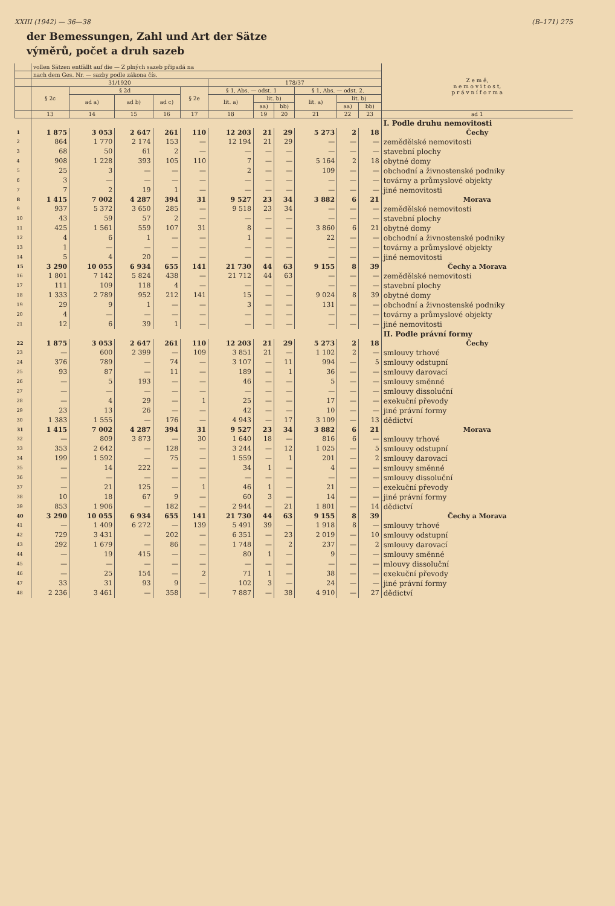XXIII (1942) — 36—38 (B–171) 275
der Bemessungen, Zahl und Art der Sätze
výměrů, počet a druh sazeb
| | vollen Sätzen entfällt auf die — Z plných sazeb připadá na | | | | | | | | | | | Z e m ě, n e m o v i t o s t, p r á v n í f o r m a |
| --- | --- | --- | --- | --- | --- | --- | --- | --- | --- | --- | --- | --- |
| | nach dem Ges. Nr. — sazby podle zákona čís. | | | | | | | | | | | |
| | 31/1920 | | | | | 178/37 | | | | | | |
| | § 2c | § 2d | | | § 2e | § 1, Abs. — odst. 1 | | | § 1, Abs. — odst. 2. | | | |
| | | ad a) | ad b) | ad c) | | lit. a) | lit. b) | | lit. a) | lit. b) | | |
| | | | | | | | aa) | bb) | | aa) | bb) | |
| | 13 | 14 | 15 | 16 | 17 | 18 | 19 | 20 | 21 | 22 | 23 | ad 1 |
| | | | | | | | | | | | | I. Podle druhu nemovitosti |
| 1 | 1 875 | 3 053 | 2 647 | 261 | 110 | 12 203 | 21 | 29 | 5 273 | 2 | 18 | Čechy |
| 2 | 864 | 1 770 | 2 174 | 153 | — | 12 194 | 21 | 29 | — | — | — | zemědělské nemovitosti |
| 3 | 68 | 50 | 61 | 2 | — | — | — | — | — | — | — | stavební plochy |
| 4 | 908 | 1 228 | 393 | 105 | 110 | 7 | — | — | 5 164 | 2 | 18 | obytné domy |
| 5 | 25 | 3 | — | — | — | 2 | — | — | 109 | — | — | obchodní a živnostenské podniky |
| 6 | 3 | — | — | — | — | — | — | — | — | — | — | továrny a průmyslové objekty |
| 7 | 7 | 2 | 19 | 1 | — | — | — | — | — | — | — | jiné nemovitosti |
| 8 | 1 415 | 7 002 | 4 287 | 394 | 31 | 9 527 | 23 | 34 | 3 882 | 6 | 21 | Morava |
| 9 | 937 | 5 372 | 3 650 | 285 | — | 9 518 | 23 | 34 | — | — | — | zemědělské nemovitosti |
| 10 | 43 | 59 | 57 | 2 | — | — | — | — | — | — | — | stavební plochy |
| 11 | 425 | 1 561 | 559 | 107 | 31 | 8 | — | — | 3 860 | 6 | 21 | obytné domy |
| 12 | 4 | 6 | 1 | — | — | 1 | — | — | 22 | — | — | obchodní a živnostenské podniky |
| 13 | 1 | — | — | — | — | — | — | — | — | — | — | továrny a průmyslové objekty |
| 14 | 5 | 4 | 20 | — | — | — | — | — | — | — | — | jiné nemovitosti |
| 15 | 3 290 | 10 055 | 6 934 | 655 | 141 | 21 730 | 44 | 63 | 9 155 | 8 | 39 | Čechy a Morava |
| 16 | 1 801 | 7 142 | 5 824 | 438 | — | 21 712 | 44 | 63 | — | — | — | zemědělské nemovitosti |
| 17 | 111 | 109 | 118 | 4 | — | — | — | — | — | — | — | stavební plochy |
| 18 | 1 333 | 2 789 | 952 | 212 | 141 | 15 | — | — | 9 024 | 8 | 39 | obytné domy |
| 19 | 29 | 9 | 1 | — | — | 3 | — | — | 131 | — | — | obchodní a živnostenské podniky |
| 20 | 4 | — | — | — | — | — | — | — | — | — | — | továrny a průmyslové objekty |
| 21 | 12 | 6 | 39 | 1 | — | — | — | — | — | — | — | jiné nemovitosti |
| | | | | | | | | | | | | II. Podle právní formy |
| 22 | 1 875 | 3 053 | 2 647 | 261 | 110 | 12 203 | 21 | 29 | 5 273 | 2 | 18 | Čechy |
| 23 | — | 600 | 2 399 | — | 109 | 3 851 | 21 | — | 1 102 | 2 | — | smlouvy trhové |
| 24 | 376 | 789 | — | 74 | — | 3 107 | — | 11 | 994 | — | 5 | smlouvy odstupní |
| 25 | 93 | 87 | — | 11 | — | 189 | — | 1 | 36 | — | — | smlouvy darovací |
| 26 | — | 5 | 193 | — | — | 46 | — | — | 5 | — | — | smlouvy směnné |
| 27 | — | — | — | — | — | — | — | — | — | — | — | smlouvy dissoluční |
| 28 | — | 4 | 29 | — | 1 | 25 | — | — | 17 | — | — | exekuční převody |
| 29 | 23 | 13 | 26 | — | — | 42 | — | — | 10 | — | — | jiné právní formy |
| 30 | 1 383 | 1 555 | — | 176 | — | 4 943 | — | 17 | 3 109 | — | 13 | dědictví |
| 31 | 1 415 | 7 002 | 4 287 | 394 | 31 | 9 527 | 23 | 34 | 3 882 | 6 | 21 | Morava |
| 32 | — | 809 | 3 873 | — | 30 | 1 640 | 18 | — | 816 | 6 | — | smlouvy trhové |
| 33 | 353 | 2 642 | — | 128 | — | 3 244 | — | 12 | 1 025 | — | 5 | smlouvy odstupní |
| 34 | 199 | 1 592 | — | 75 | — | 1 559 | — | 1 | 201 | — | 2 | smlouvy darovací |
| 35 | — | 14 | 222 | — | — | 34 | 1 | — | 4 | — | — | smlouvy směnné |
| 36 | — | — | — | — | — | — | — | — | — | — | — | smlouvy dissoluční |
| 37 | — | 21 | 125 | — | 1 | 46 | 1 | — | 21 | — | — | exekuční převody |
| 38 | 10 | 18 | 67 | 9 | — | 60 | 3 | — | 14 | — | — | jiné právní formy |
| 39 | 853 | 1 906 | — | 182 | — | 2 944 | — | 21 | 1 801 | — | 14 | dědictví |
| 40 | 3 290 | 10 055 | 6 934 | 655 | 141 | 21 730 | 44 | 63 | 9 155 | 8 | 39 | Čechy a Morava |
| 41 | — | 1 409 | 6 272 | — | 139 | 5 491 | 39 | — | 1 918 | 8 | — | smlouvy trhové |
| 42 | 729 | 3 431 | — | 202 | — | 6 351 | — | 23 | 2 019 | — | 10 | smlouvy odstupní |
| 43 | 292 | 1 679 | — | 86 | — | 1 748 | — | 2 | 237 | — | 2 | smlouvy darovací |
| 44 | — | 19 | 415 | — | — | 80 | 1 | — | 9 | — | — | smlouvy směnné |
| 45 | — | — | — | — | — | — | — | — | — | — | — | mlouvy dissoluční |
| 46 | — | 25 | 154 | — | 2 | 71 | 1 | — | 38 | — | — | exekuční převody |
| 47 | 33 | 31 | 93 | 9 | — | 102 | 3 | — | 24 | — | — | jiné právní formy |
| 48 | 2 236 | 3 461 | — | 358 | — | 7 887 | — | 38 | 4 910 | — | 27 | dědictví |